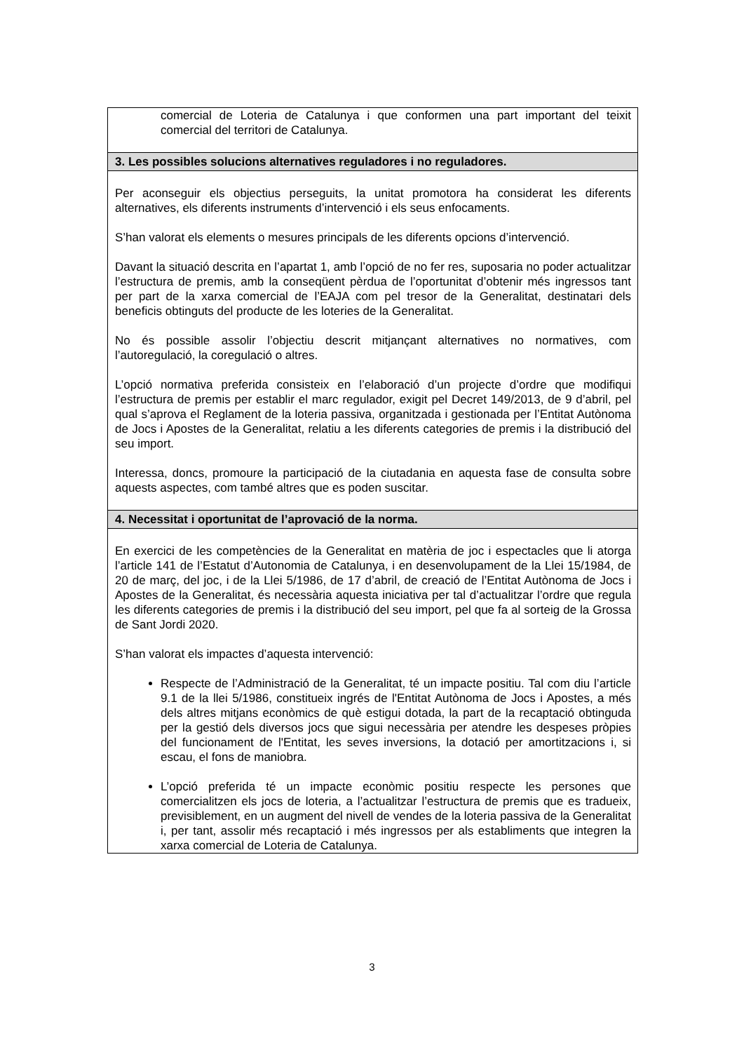| comercial de Loteria de Catalunya i que conformen una part important del teixit comercial del territori de Catalunya. |
| 3. Les possibles solucions alternatives reguladores i no reguladores. |
| Per aconseguir els objectius perseguits, la unitat promotora ha considerat les diferents alternatives, els diferents instruments d’intervenció i els seus enfocaments. S’han valorat els elements o mesures principals de les diferents opcions d’intervenció. Davant la situació descrita en l’apartat 1, amb l’opció de no fer res, suposaria no poder actualitzar l’estructura de premis, amb la conseqüent pèrdua de l’oportunitat d’obtenir més ingressos tant per part de la xarxa comercial de l’EAJA com pel tresor de la Generalitat, destinatari dels beneficis obtinguts del producte de les loteries de la Generalitat. No és possible assolir l’objectiu descrit mitjançant alternatives no normatives, com l’autoregulació, la coregulació o altres. L’opció normativa preferida consisteix en l’elaboració d’un projecte d’ordre que modifiqui l’estructura de premis per establir el marc regulador, exigit pel Decret 149/2013, de 9 d’abril, pel qual s’aprova el Reglament de la loteria passiva, organitzada i gestionada per l’Entitat Autònoma de Jocs i Apostes de la Generalitat, relatiu a les diferents categories de premis i la distribució del seu import. Interessa, doncs, promoure la participació de la ciutadania en aquesta fase de consulta sobre aquests aspectes, com també altres que es poden suscitar. |
| 4. Necessitat i oportunitat de l’aprovació de la norma. |
| En exercici de les competències de la Generalitat en matèria de joc i espectacles que li atorga l’article 141 de l’Estatut d’Autonomia de Catalunya, i en desenvolupament de la Llei 15/1984, de 20 de març, del joc, i de la Llei 5/1986, de 17 d’abril, de creació de l’Entitat Autònoma de Jocs i Apostes de la Generalitat, és necessària aquesta iniciativa per tal d’actualitzar l’ordre que regula les diferents categories de premis i la distribució del seu import, pel que fa al sorteig de la Grossa de Sant Jordi 2020. S’han valorat els impactes d’aquesta intervenció: Respecte de l’Administració de la Generalitat, té un impacte positiu. Tal com diu l’article 9.1 de la llei 5/1986, constitueix ingrés de l'Entitat Autònoma de Jocs i Apostes, a més dels altres mitjans econòmics de què estigui dotada, la part de la recaptació obtinguda per la gestió dels diversos jocs que sigui necessària per atendre les despeses pròpies del funcionament de l'Entitat, les seves inversions, la dotació per amortitzacions i, si escau, el fons de maniobra. L’opció preferida té un impacte econòmic positiu respecte les persones que comercialitzen els jocs de loteria, a l’actualitzar l’estructura de premis que es tradueix, previsiblement, en un augment del nivell de vendes de la loteria passiva de la Generalitat i, per tant, assolir més recaptació i més ingressos per als establiments que integren la xarxa comercial de Loteria de Catalunya. |
3